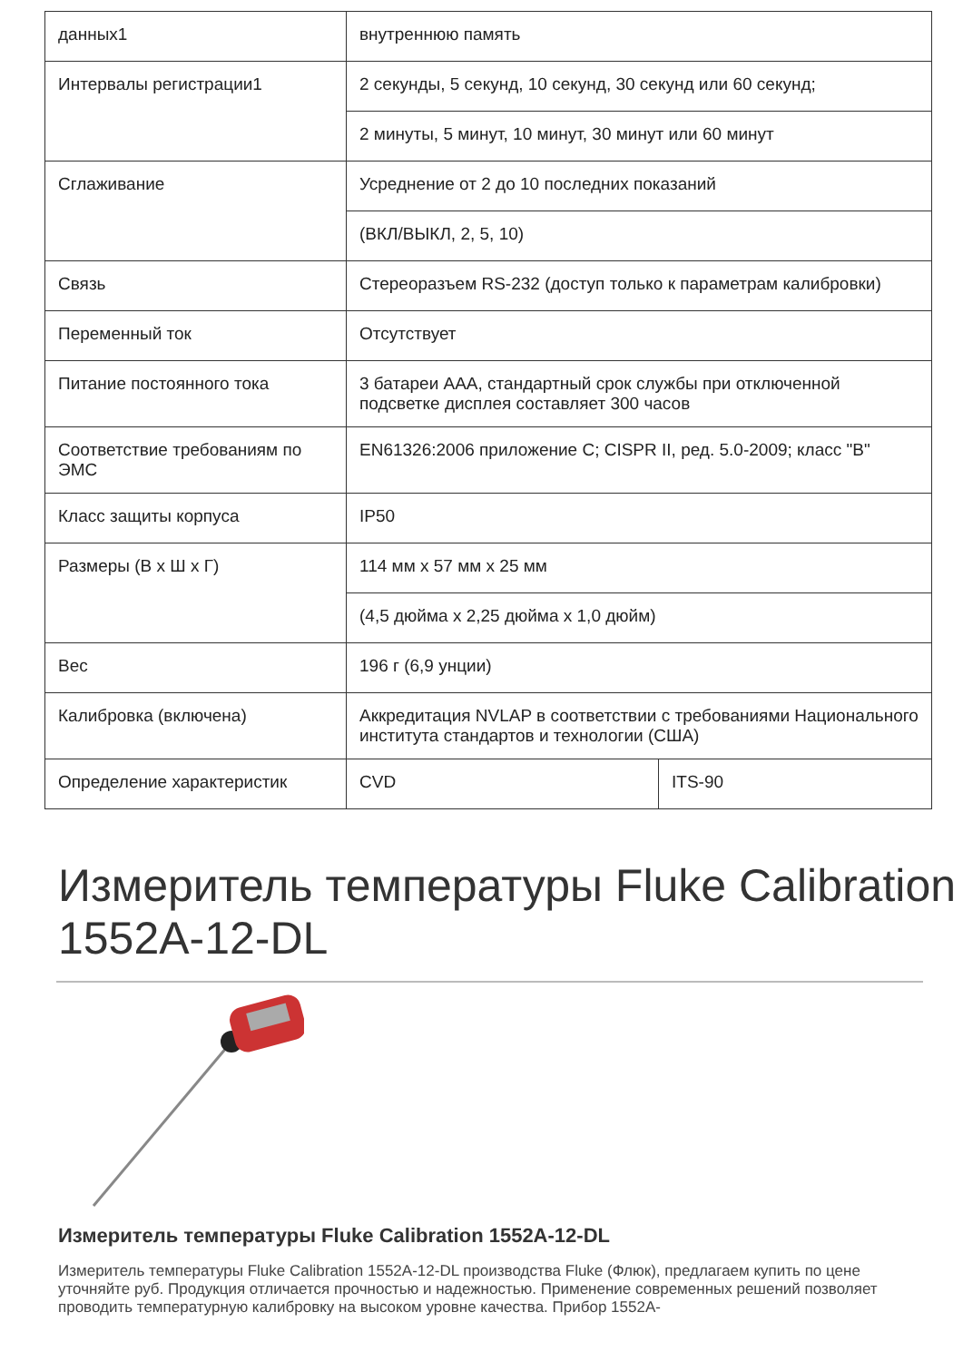| данных1 | внутреннюю память | |
| Интервалы регистрации1 | 2 секунды, 5 секунд, 10 секунд, 30 секунд или 60 секунд; | |
| | 2 минуты, 5 минут, 10 минут, 30 минут или 60 минут | |
| Сглаживание | Усреднение от 2 до 10 последних показаний | |
| | (ВКЛ/ВЫКЛ, 2, 5, 10) | |
| Связь | Стереоразъем RS-232 (доступ только к параметрам калибровки) | |
| Переменный ток | Отсутствует | |
| Питание постоянного тока | 3 батареи AAA, стандартный срок службы при отключенной подсветке дисплея составляет 300 часов | |
| Соответствие требованиям по ЭМС | EN61326:2006 приложение C; CISPR II, ред. 5.0-2009; класс "B" | |
| Класс защиты корпуса | IP50 | |
| Размеры (В x Ш x Г) | 114 мм x 57 мм x 25 мм | |
| | (4,5 дюйма x 2,25 дюйма x 1,0 дюйм) | |
| Вес | 196 г (6,9 унции) | |
| Калибровка (включена) | Аккредитация NVLAP в соответствии с требованиями Национального института стандартов и технологии (США) | |
| Определение характеристик | CVD | ITS-90 |
Измеритель температуры Fluke Calibration 1552A-12-DL
Измеритель температуры Fluke Calibration 1552A-12-DL
Измеритель температуры Fluke Calibration 1552A-12-DL производства Fluke (Флюк), предлагаем купить по цене уточняйте руб. Продукция отличается прочностью и надежностью. Применение современных решений позволяет проводить температурную калибровку на высоком уровне качества. Прибор 1552A-